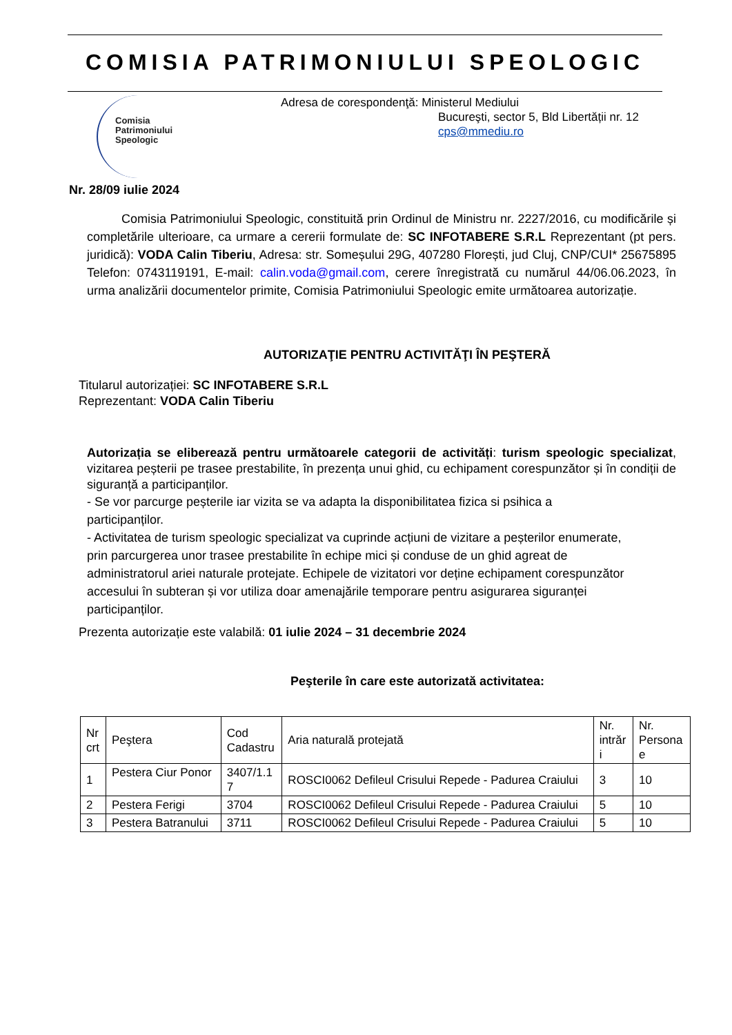COMISIA PATRIMONIULUI SPEOLOGIC
Comisia
Patrimoniului
Speologic
Adresa de corespondenţă: Ministerul Mediului
Bucureşti, sector 5, Bld Libertății nr. 12
cps@mmediu.ro
Nr. 28/09 iulie 2024
Comisia Patrimoniului Speologic, constituită prin Ordinul de Ministru nr. 2227/2016, cu modificările și completările ulterioare, ca urmare a cererii formulate de: SC INFOTABERE S.R.L Reprezentant (pt pers. juridică): VODA Calin Tiberiu, Adresa: str. Someșului 29G, 407280 Florești, jud Cluj, CNP/CUI* 25675895 Telefon: 0743119191, E-mail: calin.voda@gmail.com, cerere înregistrată cu numărul 44/06.06.2023, în urma analizării documentelor primite, Comisia Patrimoniului Speologic emite următoarea autorizație.
AUTORIZAŢIE PENTRU ACTIVITĂŢI ÎN PEŞTERĂ
Titularul autorizației: SC INFOTABERE S.R.L
Reprezentant: VODA Calin Tiberiu
Autorizația se eliberează pentru următoarele categorii de activități: turism speologic specializat, vizitarea peșterii pe trasee prestabilite, în prezența unui ghid, cu echipament corespunzător și în condiții de siguranță a participanților.
- Se vor parcurge peșterile iar vizita se va adapta la disponibilitatea fizica si psihica a participanților.
- Activitatea de turism speologic specializat va cuprinde acțiuni de vizitare a peșterilor enumerate, prin parcurgerea unor trasee prestabilite în echipe mici și conduse de un ghid agreat de administratorul ariei naturale protejate. Echipele de vizitatori vor deține echipament corespunzător accesului în subteran și vor utiliza doar amenajările temporare pentru asigurarea siguranței participanților.
Prezenta autorizație este valabilă: 01 iulie 2024 – 31 decembrie 2024
Peşterile în care este autorizată activitatea:
| Nr crt | Peştera | Cod Cadastru | Aria naturală protejată | Nr. intrăr i | Nr. Persona e |
| --- | --- | --- | --- | --- | --- |
| 1 | Pestera Ciur Ponor | 3407/1.1 7 | ROSCI0062 Defileul Crisului Repede - Padurea Craiului | 3 | 10 |
| 2 | Pestera Ferigi | 3704 | ROSCI0062 Defileul Crisului Repede - Padurea Craiului | 5 | 10 |
| 3 | Pestera Batranului | 3711 | ROSCI0062 Defileul Crisului Repede - Padurea Craiului | 5 | 10 |